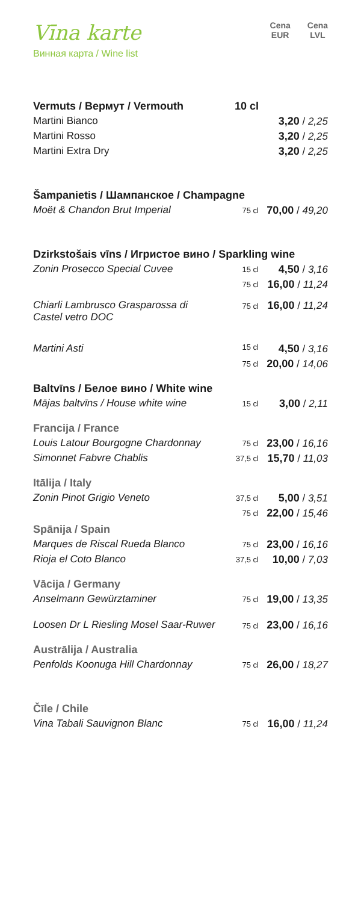Vīna karte
Винная карта / Wine list
Cena
EUR
Cena
LVL
| Vermuts / Вермут / Vermouth | 10 cl | |
| Martini Bianco | | 3,20 / 2,25 |
| Martini Rosso | | 3,20 / 2,25 |
| Martini Extra Dry | | 3,20 / 2,25 |
| Šampanietis / Шампанское / Champagne | | |
| Moët & Chandon Brut Imperial | 75 cl | 70,00 / 49,20 |
| Dzirkstošais vīns / Игристое вино / Sparkling wine | | |
| Zonin Prosecco Special Cuvee | 15 cl | 4,50 / 3,16 |
| | 75 cl | 16,00 / 11,24 |
| Chiarli Lambrusco Grasparossa di Castel vetro DOC | 75 cl | 16,00 / 11,24 |
| Martini Asti | 15 cl | 4,50 / 3,16 |
| | 75 cl | 20,00 / 14,06 |
| Baltvīns / Белое вино / White wine | | |
| Mājas baltvīns / House white wine | 15 cl | 3,00 / 2,11 |
| Francija / France | | |
| Louis Latour Bourgogne Chardonnay | 75 cl | 23,00 / 16,16 |
| Simonnet Fabvre Chablis | 37,5 cl | 15,70 / 11,03 |
| Itālija / Italy | | |
| Zonin Pinot Grigio Veneto | 37,5 cl | 5,00 / 3,51 |
| | 75 cl | 22,00 / 15,46 |
| Spānija / Spain | | |
| Marques de Riscal Rueda Blanco | 75 cl | 23,00 / 16,16 |
| Rioja el Coto Blanco | 37,5 cl | 10,00 / 7,03 |
| Vācija / Germany | | |
| Anselmann Gewürztaminer | 75 cl | 19,00 / 13,35 |
| Loosen Dr L Riesling Mosel Saar-Ruwer | 75 cl | 23,00 / 16,16 |
| Austrālija / Australia | | |
| Penfolds Koonuga Hill Chardonnay | 75 cl | 26,00 / 18,27 |
| Čīle / Chile | | |
| Vina Tabali Sauvignon Blanc | 75 cl | 16,00 / 11,24 |